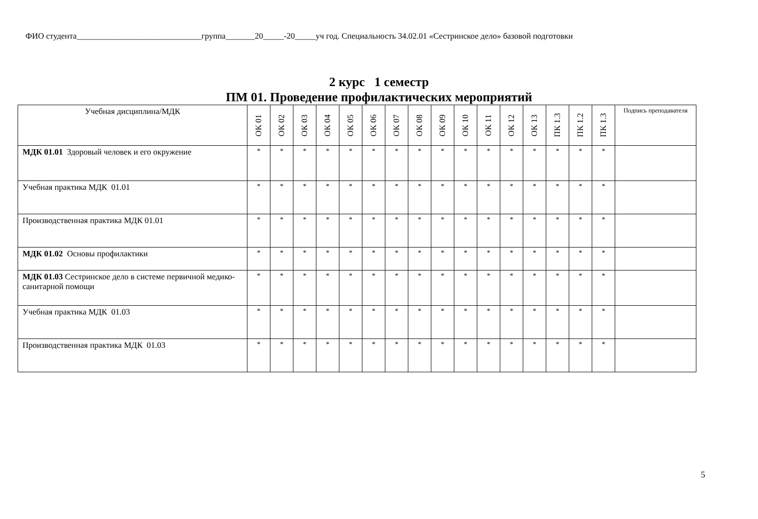ФИО студента______________________________группа_______20_____-20_____уч год. Специальность 34.02.01 «Сестринское дело» базовой подготовки
2 курс 1 семестр
ПМ 01. Проведение профилактических мероприятий
| Учебная дисциплина/МДК | ОК 01 | ОК 02 | ОК 03 | ОК 04 | ОК 05 | ОК 06 | ОК 07 | ОК 08 | ОК 09 | ОК 10 | ОК 11 | ОК 12 | ОК 13 | ПК 1.3 | ПК 1.2 | ПК 1.3 | Подпись преподавателя |
| --- | --- | --- | --- | --- | --- | --- | --- | --- | --- | --- | --- | --- | --- | --- | --- | --- | --- |
| МДК 01.01 Здоровый человек и его окружение | * | * | * | * | * | * | * | * | * | * | * | * | * | * | * | * | |
| Учебная практика МДК 01.01 | * | * | * | * | * | * | * | * | * | * | * | * | * | * | * | * | |
| Производственная практика МДК 01.01 | * | * | * | * | * | * | * | * | * | * | * | * | * | * | * | * | |
| МДК 01.02 Основы профилактики | * | * | * | * | * | * | * | * | * | * | * | * | * | * | * | * | |
| МДК 01.03 Сестринское дело в системе первичной медико-санитарной помощи | * | * | * | * | * | * | * | * | * | * | * | * | * | * | * | * | |
| Учебная практика МДК 01.03 | * | * | * | * | * | * | * | * | * | * | * | * | * | * | * | * | |
| Производственная практика МДК 01.03 | * | * | * | * | * | * | * | * | * | * | * | * | * | * | * | * | |
5